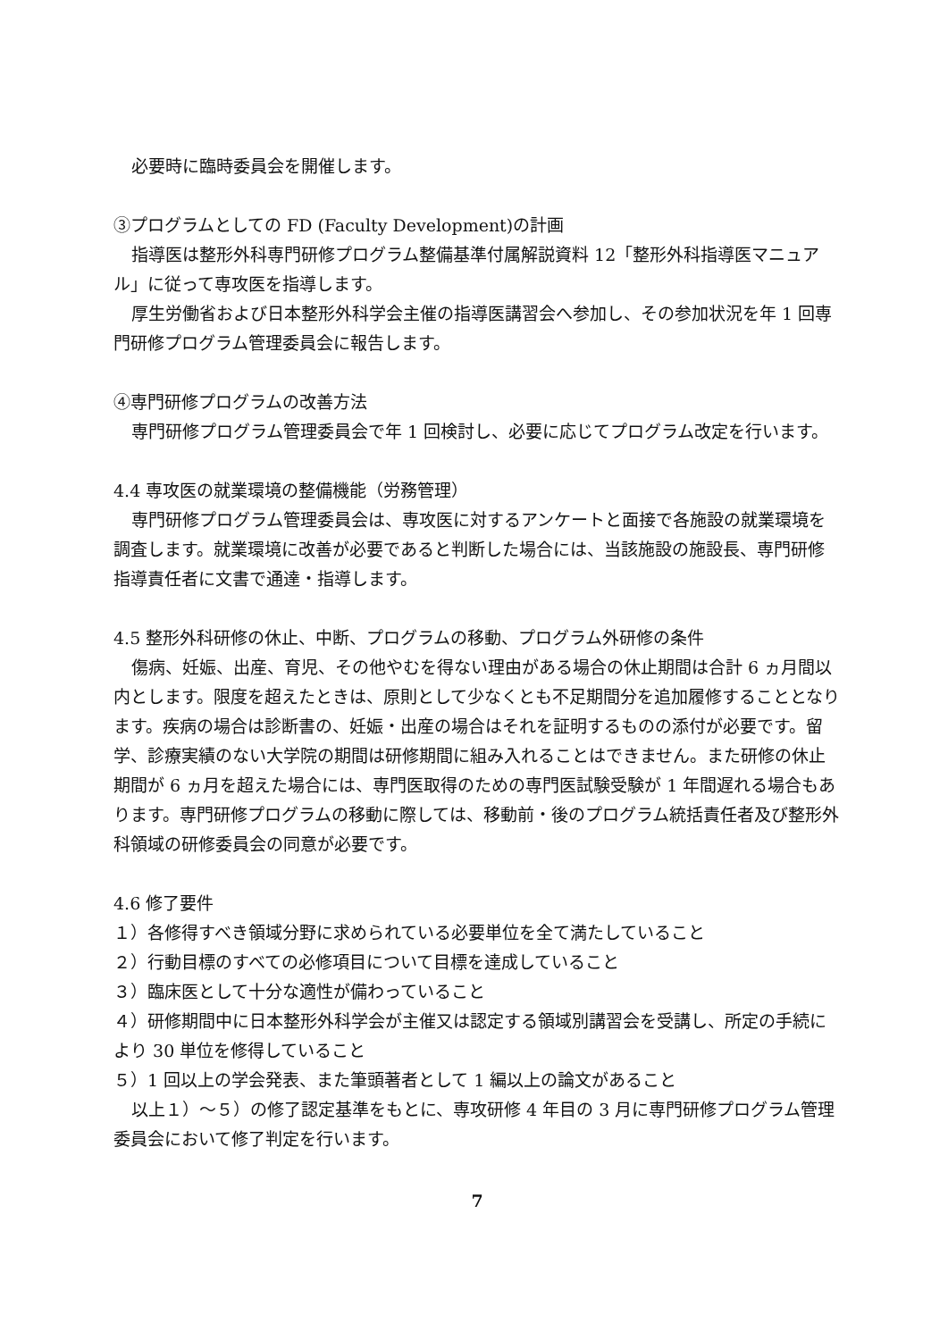必要時に臨時委員会を開催します。
③プログラムとしての FD (Faculty Development)の計画
指導医は整形外科専門研修プログラム整備基準付属解説資料 12「整形外科指導医マニュアル」に従って専攻医を指導します。
厚生労働省および日本整形外科学会主催の指導医講習会へ参加し、その参加状況を年 1 回専門研修プログラム管理委員会に報告します。
④専門研修プログラムの改善方法
専門研修プログラム管理委員会で年 1 回検討し、必要に応じてプログラム改定を行います。
4.4 専攻医の就業環境の整備機能（労務管理）
専門研修プログラム管理委員会は、専攻医に対するアンケートと面接で各施設の就業環境を調査します。就業環境に改善が必要であると判断した場合には、当該施設の施設長、専門研修指導責任者に文書で通達・指導します。
4.5 整形外科研修の休止、中断、プログラムの移動、プログラム外研修の条件
傷病、妊娠、出産、育児、その他やむを得ない理由がある場合の休止期間は合計 6 ヵ月間以内とします。限度を超えたときは、原則として少なくとも不足期間分を追加履修することとなります。疾病の場合は診断書の、妊娠・出産の場合はそれを証明するものの添付が必要です。留学、診療実績のない大学院の期間は研修期間に組み入れることはできません。また研修の休止期間が 6 ヵ月を超えた場合には、専門医取得のための専門医試験受験が 1 年間遅れる場合もあります。専門研修プログラムの移動に際しては、移動前・後のプログラム統括責任者及び整形外科領域の研修委員会の同意が必要です。
4.6 修了要件
１）各修得すべき領域分野に求められている必要単位を全て満たしていること
２）行動目標のすべての必修項目について目標を達成していること
３）臨床医として十分な適性が備わっていること
４）研修期間中に日本整形外科学会が主催又は認定する領域別講習会を受講し、所定の手続により 30 単位を修得していること
５）1 回以上の学会発表、また筆頭著者として 1 編以上の論文があること
以上１）～５）の修了認定基準をもとに、専攻研修 4 年目の 3 月に専門研修プログラム管理委員会において修了判定を行います。
7